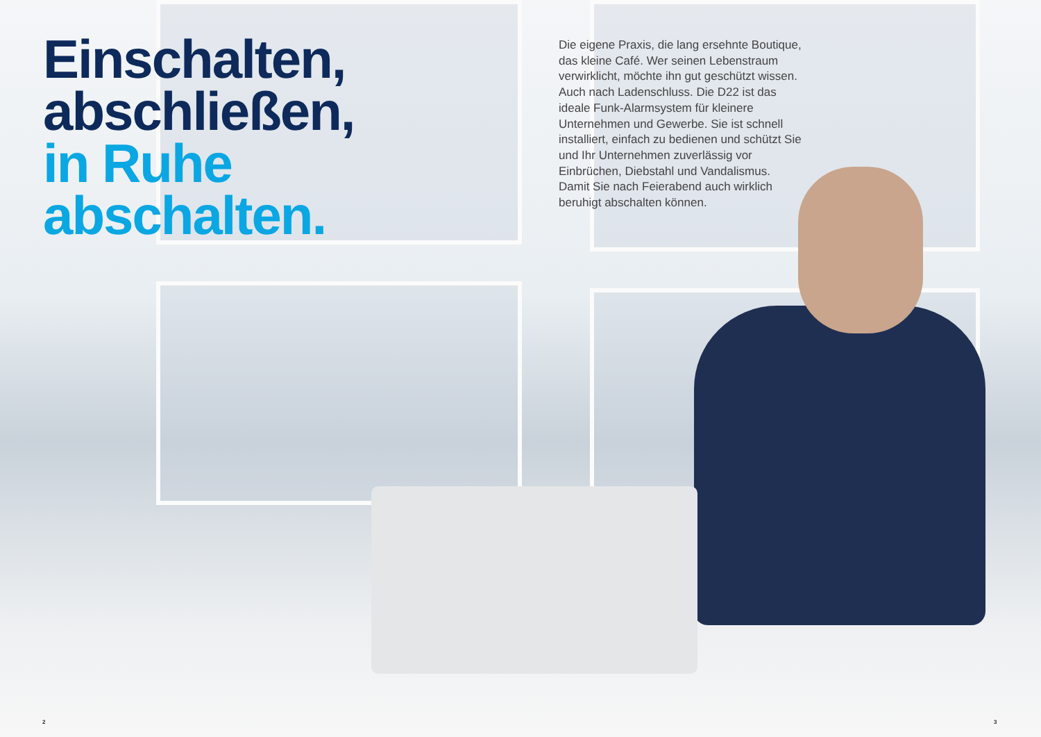Einschalten,
abschließen,
in Ruhe
abschalten.
Die eigene Praxis, die lang ersehnte Boutique, das kleine Café. Wer seinen Lebenstraum verwirklicht, möchte ihn gut geschützt wissen. Auch nach Ladenschluss. Die D22 ist das ideale Funk-Alarmsystem für kleinere Unternehmen und Gewerbe. Sie ist schnell installiert, einfach zu bedienen und schützt Sie und Ihr Unternehmen zuverlässig vor Einbrüchen, Diebstahl und Vandalismus. Damit Sie nach Feierabend auch wirklich beruhigt abschalten können.
2 3